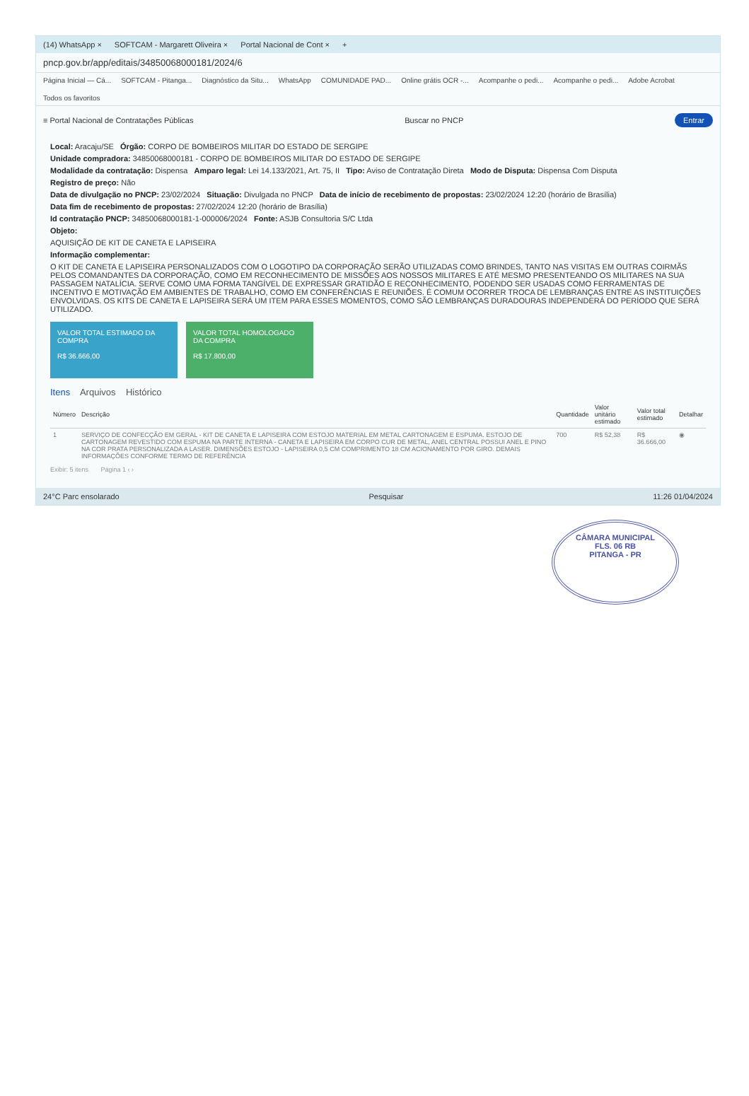(14) WhatsApp × SOFTCAM - Margarett Oliveira × Portal Nacional de Cont × +
pncp.gov.br/app/editais/34850068000181/2024/6
Página Inicial — Cá... SOFTCAM - Pitanga... Diagnóstico da Situ... WhatsApp COMUNIDADE PAD... Online grátis OCR -... Acompanhe o pedi... Acompanhe o pedi... Adobe Acrobat Todos os favoritos
≡ Portal Nacional de Contratações Públicas Buscar no PNCP Entrar
Local: Aracaju/SE Órgão: CORPO DE BOMBEIROS MILITAR DO ESTADO DE SERGIPE
Unidade compradora: 34850068000181 - CORPO DE BOMBEIROS MILITAR DO ESTADO DE SERGIPE
Modalidade da contratação: Dispensa Amparo legal: Lei 14.133/2021, Art. 75, II Tipo: Aviso de Contratação Direta Modo de Disputa: Dispensa Com Disputa
Registro de preço: Não
Data de divulgação no PNCP: 23/02/2024 Situação: Divulgada no PNCP Data de início de recebimento de propostas: 23/02/2024 12:20 (horário de Brasília)
Data fim de recebimento de propostas: 27/02/2024 12:20 (horário de Brasília)
Id contratação PNCP: 34850068000181-1-000006/2024 Fonte: ASJB Consultoria S/C Ltda
Objeto:
AQUISIÇÃO DE KIT DE CANETA E LAPISEIRA
Informação complementar:
O KIT DE CANETA E LAPISEIRA PERSONALIZADOS COM O LOGOTIPO DA CORPORAÇÃO SERÃO UTILIZADAS COMO BRINDES, TANTO NAS VISITAS EM OUTRAS COIRMÃS PELOS COMANDANTES DA CORPORAÇÃO, COMO EM RECONHECIMENTO DE MISSÕES AOS NOSSOS MILITARES E ATÉ MESMO PRESENTEANDO OS MILITARES NA SUA PASSAGEM NATALÍCIA. SERVE COMO UMA FORMA TANGÍVEL DE EXPRESSAR GRATIDÃO E RECONHECIMENTO, PODENDO SER USADAS COMO FERRAMENTAS DE INCENTIVO E MOTIVAÇÃO EM AMBIENTES DE TRABALHO, COMO EM CONFERÊNCIAS E REUNIÕES. É COMUM OCORRER TROCA DE LEMBRANÇAS ENTRE AS INSTITUIÇÕES ENVOLVIDAS. OS KITS DE CANETA E LAPISEIRA SERÁ UM ITEM PARA ESSES MOMENTOS, COMO SÃO LEMBRANÇAS DURADOURAS INDEPENDERÁ DO PERÍODO QUE SERÁ UTILIZADO.
VALOR TOTAL ESTIMADO DA COMPRA
R$ 36.666,00
VALOR TOTAL HOMOLOGADO DA COMPRA
R$ 17.800,00
Itens Arquivos Histórico
| Número | Descrição | Quantidade | Valor unitário estimado | Valor total estimado | Detalhar |
| --- | --- | --- | --- | --- | --- |
| 1 | SERVIÇO DE CONFECÇÃO EM GERAL - KIT DE CANETA E LAPISEIRA COM ESTOJO MATERIAL EM METAL CARTONAGEM E ESPUMA. ESTOJO DE CARTONAGEM REVESTIDO COM ESPUMA NA PARTE INTERNA - CANETA E LAPISEIRA EM CORPO CUR DE METAL, ANEL CENTRAL POSSUI ANEL E PINO NA COR PRATA PERSONALIZADA A LASER. DIMENSÕES ESTOJO - LAPISEIRA 0,5 CM COMPRIMENTO 18 CM ACIONAMENTO POR GIRO. DEMAIS INFORMAÇÕES CONFORME TERMO DE REFERÊNCIA | 700 | R$ 52,38 | R$ 36.666,00 | ◉ |
Exibir: 5 itens Página 1 ‹ ›
24°C Parc ensolarado Pesquisar 11:26 01/04/2024
CÂMARA MUNICIPAL
FLS. 06 RB
PITANGA - PR